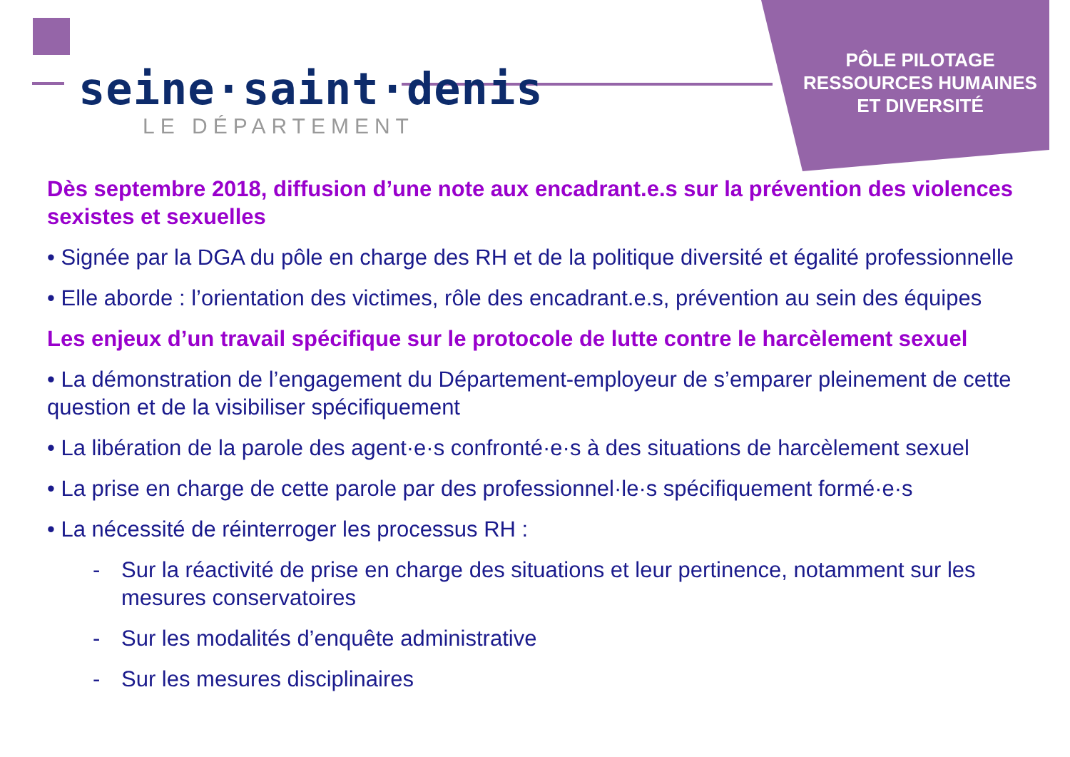seine·saint·denis
LE DÉPARTEMENT
PÔLE PILOTAGE
RESSOURCES HUMAINES
ET DIVERSITÉ
Dès septembre 2018, diffusion d’une note aux encadrant.e.s sur la prévention des violences sexistes et sexuelles
• Signée par la DGA du pôle en charge des RH et de la politique diversité et égalité professionnelle
• Elle aborde : l’orientation des victimes, rôle des encadrant.e.s, prévention au sein des équipes
Les enjeux d’un travail spécifique sur le protocole de lutte contre le harcèlement sexuel
• La démonstration de l’engagement du Département-employeur de s’emparer pleinement de cette question et de la visibiliser spécifiquement
• La libération de la parole des agent·e·s confronté·e·s à des situations de harcèlement sexuel
• La prise en charge de cette parole par des professionnel·le·s spécifiquement formé·e·s
• La nécessité de réinterroger les processus RH :
- Sur la réactivité de prise en charge des situations et leur pertinence, notamment sur les mesures conservatoires
- Sur les modalités d’enquête administrative
- Sur les mesures disciplinaires